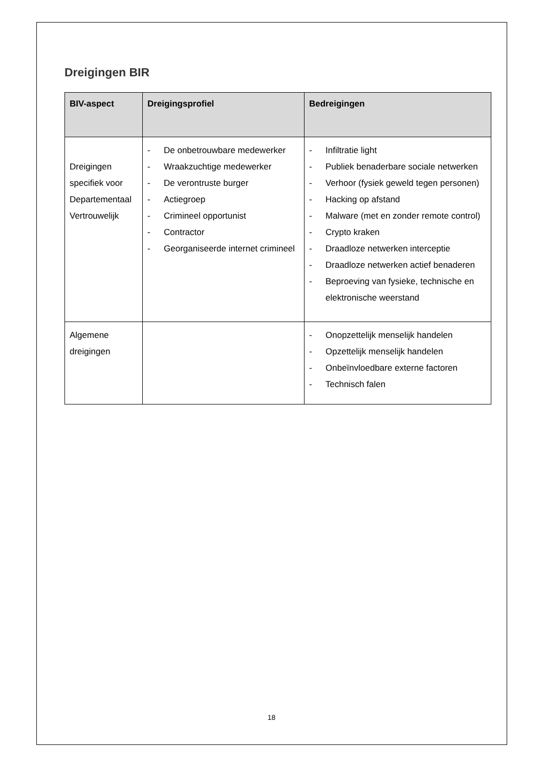Dreigingen BIR
| BIV-aspect | Dreigingsprofiel | Bedreigingen |
| --- | --- | --- |
| Dreigingen specifiek voor Departementaal Vertrouwelijk | - De onbetrouwbare medewerker - Wraakzuchtige medewerker - De verontruste burger - Actiegroep - Crimineel opportunist - Contractor - Georganiseerde internet crimineel | - Infiltratie light - Publiek benaderbare sociale netwerken - Verhoor (fysiek geweld tegen personen) - Hacking op afstand - Malware (met en zonder remote control) - Crypto kraken - Draadloze netwerken interceptie - Draadloze netwerken actief benaderen - Beproeving van fysieke, technische en elektronische weerstand |
| Algemene dreigingen | | - Onopzettelijk menselijk handelen - Opzettelijk menselijk handelen - Onbeïnvloedbare externe factoren - Technisch falen |
18